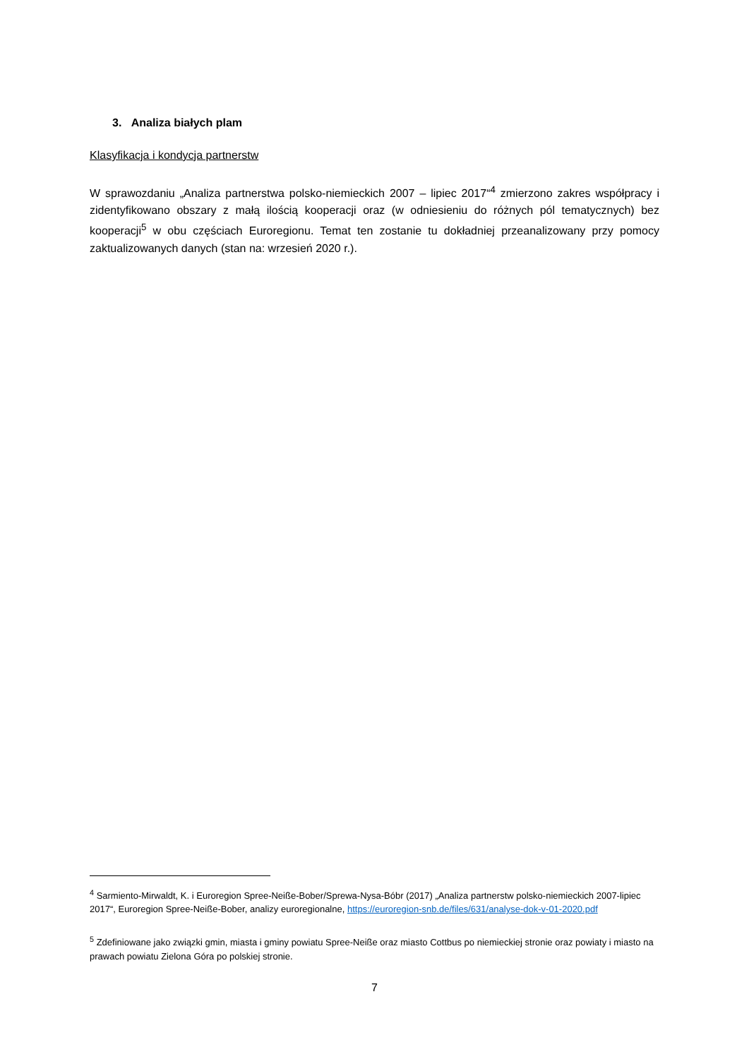3. Analiza białych plam
Klasyfikacja i kondycja partnerstw
W sprawozdaniu „Analiza partnerstwa polsko-niemieckich 2007 – lipiec 2017“<sup>4</sup> zmierzono zakres współpracy i zidentyfikowano obszary z małą ilością kooperacji oraz (w odniesieniu do różnych pól tematycznych) bez kooperacji<sup>5</sup> w obu częściach Euroregionu. Temat ten zostanie tu dokładniej przeanalizowany przy pomocy zaktualizowanych danych (stan na: wrzesień 2020 r.).
<sup>4</sup> Sarmiento-Mirwaldt, K. i Euroregion Spree-Neiße-Bober/Sprewa-Nysa-Bóbr (2017) „Analiza partnerstw polsko-niemieckich 2007-lipiec 2017“, Euroregion Spree-Neiße-Bober, analizy euroregionalne, https://euroregion-snb.de/files/631/analyse-dok-v-01-2020.pdf
<sup>5</sup> Zdefiniowane jako związki gmin, miasta i gminy powiatu Spree-Neiße oraz miasto Cottbus po niemieckiej stronie oraz powiaty i miasto na prawach powiatu Zielona Góra po polskiej stronie.
7